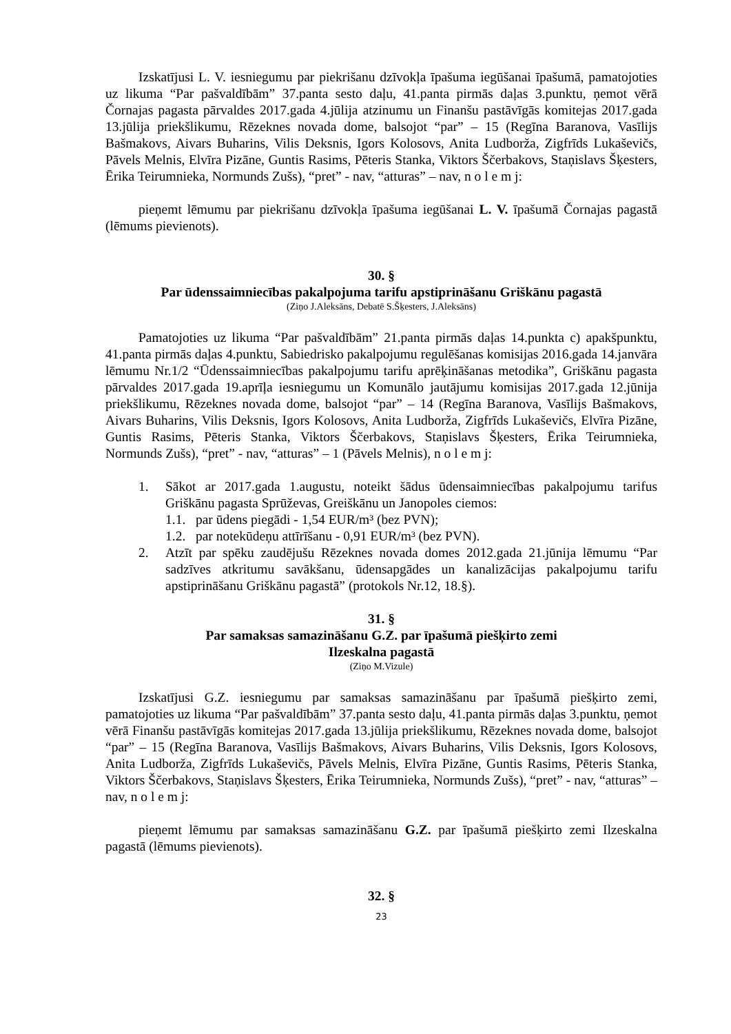Izskatījusi L. V. iesniegumu par piekrišanu dzīvokļa īpašuma iegūšanai īpašumā, pamatojoties uz likuma “Par pašvaldībām” 37.panta sesto daļu, 41.panta pirmās daļas 3.punktu, ņemot vērā Čornajas pagasta pārvaldes 2017.gada 4.jūlija atzinumu un Finanšu pastāvīgās komitejas 2017.gada 13.jūlija priekšlikumu, Rēzeknes novada dome, balsojot “par” – 15 (Regīna Baranova, Vasīlijs Bašmakovs, Aivars Buharins, Vilis Deksnis, Igors Kolosovs, Anita Ludborža, Zigfrīds Lukaševičs, Pāvels Melnis, Elvīra Pizāne, Guntis Rasims, Pēteris Stanka, Viktors Ščerbakovs, Staņislavs Šķesters, Ērika Teirumnieka, Normunds Zušs), “pret” - nav, “atturas” – nav, n o l e m j:
pieņemt lēmumu par piekrišanu dzīvokļa īpašuma iegūšanai L. V. īpašumā Čornajas pagastā (lēmums pievienots).
30. §
Par ūdenssaimniecības pakalpojuma tarifu apstiprināšanu Griškānu pagastā
(Ziņo J.Aleksāns, Debatē S.Šķesters, J.Aleksāns)
Pamatojoties uz likuma “Par pašvaldībām” 21.panta pirmās daļas 14.punkta c) apakšpunktu, 41.panta pirmās daļas 4.punktu, Sabiedrisko pakalpojumu regulēšanas komisijas 2016.gada 14.janvāra lēmumu Nr.1/2 “Ūdenssaimniecības pakalpojumu tarifu aprēķināšanas metodika”, Griškānu pagasta pārvaldes 2017.gada 19.aprīļa iesniegumu un Komunālo jautājumu komisijas 2017.gada 12.jūnija priekšlikumu, Rēzeknes novada dome, balsojot “par” – 14 (Regīna Baranova, Vasīlijs Bašmakovs, Aivars Buharins, Vilis Deksnis, Igors Kolosovs, Anita Ludborža, Zigfrīds Lukaševičs, Elvīra Pizāne, Guntis Rasims, Pēteris Stanka, Viktors Ščerbakovs, Staņislavs Šķesters, Ērika Teirumnieka, Normunds Zušs), “pret” - nav, “atturas” – 1 (Pāvels Melnis), n o l e m j:
1. Sākot ar 2017.gada 1.augustu, noteikt šādus ūdensaimniecības pakalpojumu tarifus Griškānu pagasta Sprūževas, Greiškānu un Janopoles ciemos:
1.1. par ūdens piegādi - 1,54 EUR/m³ (bez PVN);
1.2. par notekūdeņu attīrīšanu - 0,91 EUR/m³ (bez PVN).
2. Atzīt par spēku zaudējušu Rēzeknes novada domes 2012.gada 21.jūnija lēmumu “Par sadzīves atkritumu savākšanu, ūdensapgādes un kanalizācijas pakalpojumu tarifu apstiprināšanu Griškānu pagastā” (protokols Nr.12, 18.§).
31. §
Par samaksas samazināšanu G.Z. par īpašumā piešķirto zemi
Ilzeskalna pagastā
(Ziņo M.Vizule)
Izskatījusi G.Z. iesniegumu par samaksas samazināšanu par īpašumā piešķirto zemi, pamatojoties uz likuma “Par pašvaldībām” 37.panta sesto daļu, 41.panta pirmās daļas 3.punktu, ņemot vērā Finanšu pastāvīgās komitejas 2017.gada 13.jūlija priekšlikumu, Rēzeknes novada dome, balsojot “par” – 15 (Regīna Baranova, Vasīlijs Bašmakovs, Aivars Buharins, Vilis Deksnis, Igors Kolosovs, Anita Ludborža, Zigfrīds Lukaševičs, Pāvels Melnis, Elvīra Pizāne, Guntis Rasims, Pēteris Stanka, Viktors Ščerbakovs, Staņislavs Šķesters, Ērika Teirumnieka, Normunds Zušs), “pret” - nav, “atturas” – nav, n o l e m j:
pieņemt lēmumu par samaksas samazināšanu G.Z. par īpašumā piešķirto zemi Ilzeskalna pagastā (lēmums pievienots).
32. §
23